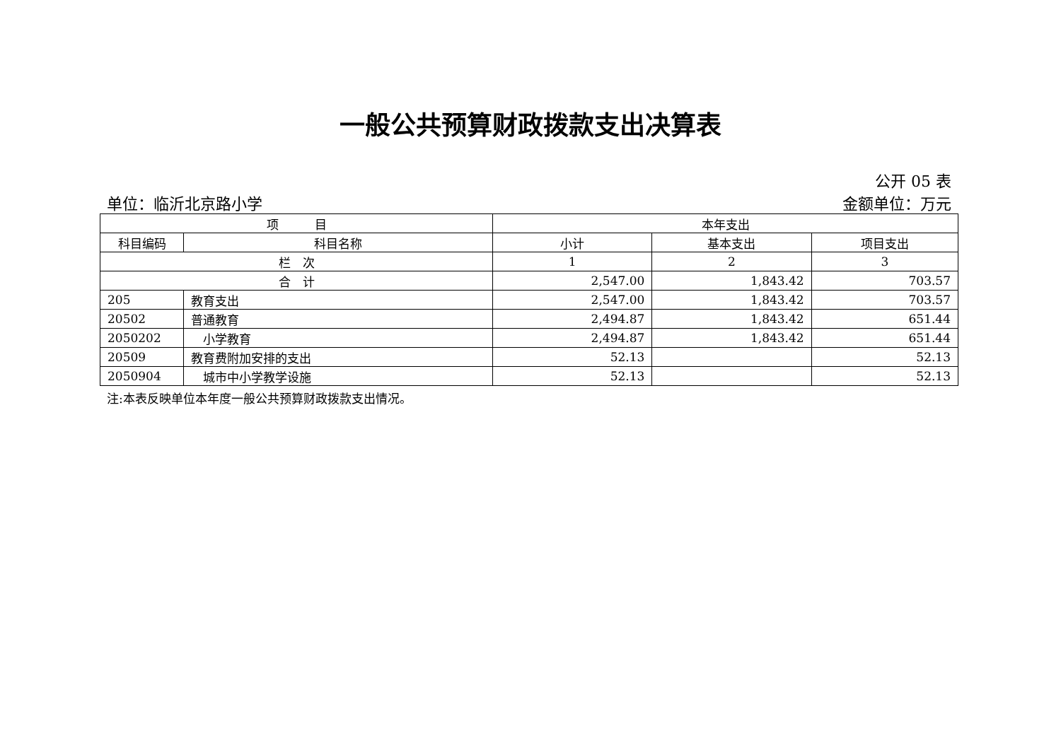一般公共预算财政拨款支出决算表
公开 05 表
单位：临沂北京路小学 金额单位：万元
| 项 目 | | 本年支出 | | |
| --- | --- | --- | --- | --- |
| 科目编码 | 科目名称 | 小计 | 基本支出 | 项目支出 |
| 栏 次 | | 1 | 2 | 3 |
| 合 计 | | 2,547.00 | 1,843.42 | 703.57 |
| 205 | 教育支出 | 2,547.00 | 1,843.42 | 703.57 |
| 20502 | 普通教育 | 2,494.87 | 1,843.42 | 651.44 |
| 2050202 | 小学教育 | 2,494.87 | 1,843.42 | 651.44 |
| 20509 | 教育费附加安排的支出 | 52.13 | | 52.13 |
| 2050904 | 城市中小学教学设施 | 52.13 | | 52.13 |
注:本表反映单位本年度一般公共预算财政拨款支出情况。